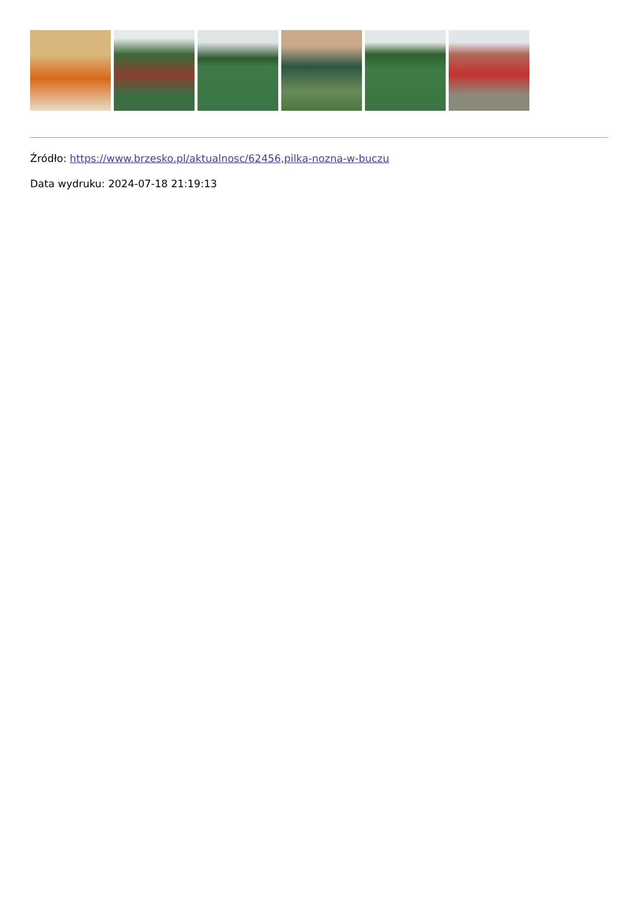Źródło: https://www.brzesko.pl/aktualnosc/62456,pilka-nozna-w-buczu
Data wydruku: 2024-07-18 21:19:13